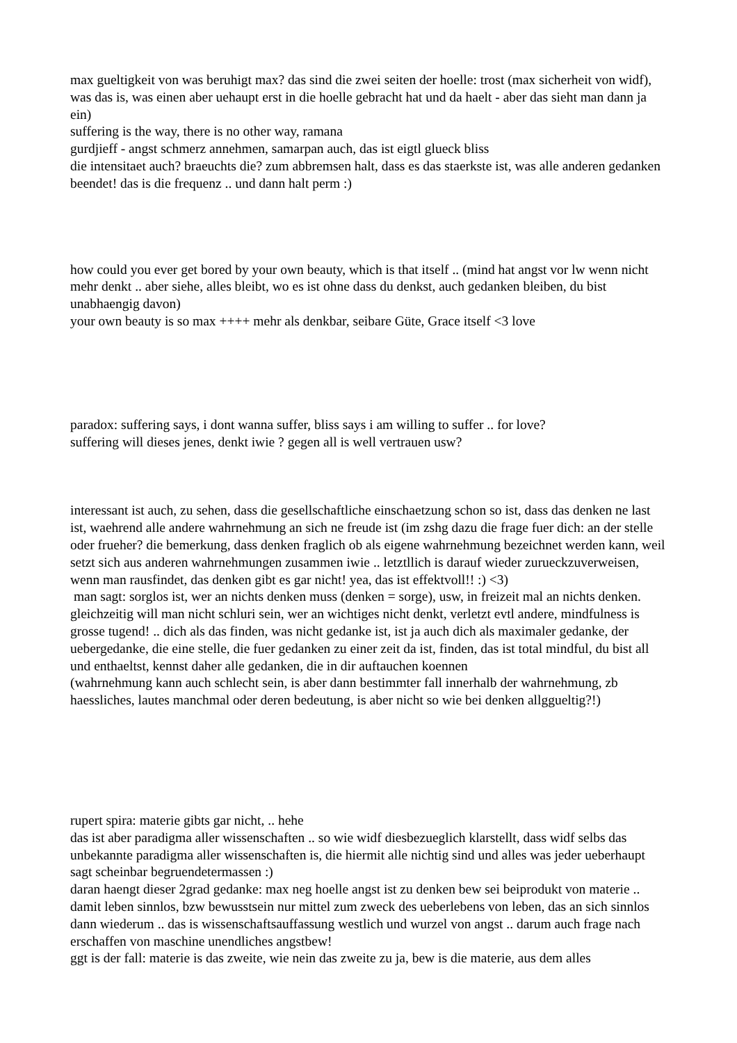max gueltigkeit von was beruhigt max? das sind die zwei seiten der hoelle: trost (max sicherheit von widf), was das is, was einen aber uehaupt erst in die hoelle gebracht hat und da haelt - aber das sieht man dann ja ein)
suffering is the way, there is no other way, ramana
gurdjieff - angst schmerz annehmen, samarpan auch, das ist eigtl glueck bliss
die intensitaet auch? braeuchts die? zum abbremsen halt, dass es das staerkste ist, was alle anderen gedanken beendet! das is die frequenz .. und dann halt perm :)
how could you ever get bored by your own beauty, which is that itself .. (mind hat angst vor lw wenn nicht mehr denkt .. aber siehe, alles bleibt, wo es ist ohne dass du denkst, auch gedanken bleiben, du bist unabhaengig davon)
your own beauty is so max ++++ mehr als denkbar, seibare Güte, Grace itself <3 love
paradox: suffering says, i dont wanna suffer, bliss says i am willing to suffer .. for love?
suffering will dieses jenes, denkt iwie ? gegen all is well vertrauen usw?
interessant ist auch, zu sehen, dass die gesellschaftliche einschaetzung schon so ist, dass das denken ne last ist, waehrend alle andere wahrnehmung an sich ne freude ist (im zshg dazu die frage fuer dich: an der stelle oder frueher? die bemerkung, dass denken fraglich ob als eigene wahrnehmung bezeichnet werden kann, weil setzt sich aus anderen wahrnehmungen zusammen iwie .. letztllich is darauf wieder zurueckzuverweisen, wenn man rausfindet, das denken gibt es gar nicht! yea, das ist effektvoll!! :) <3)
man sagt: sorglos ist, wer an nichts denken muss (denken = sorge), usw, in freizeit mal an nichts denken. gleichzeitig will man nicht schluri sein, wer an wichtiges nicht denkt, verletzt evtl andere, mindfulness is grosse tugend! .. dich als das finden, was nicht gedanke ist, ist ja auch dich als maximaler gedanke, der uebergedanke, die eine stelle, die fuer gedanken zu einer zeit da ist, finden, das ist total mindful, du bist all und enthaeltst, kennst daher alle gedanken, die in dir auftauchen koennen
(wahrnehmung kann auch schlecht sein, is aber dann bestimmter fall innerhalb der wahrnehmung, zb haessliches, lautes manchmal oder deren bedeutung, is aber nicht so wie bei denken allggueltig?!)
rupert spira: materie gibts gar nicht, .. hehe
das ist aber paradigma aller wissenschaften .. so wie widf diesbezueglich klarstellt, dass widf selbs das unbekannte paradigma aller wissenschaften is, die hiermit alle nichtig sind und alles was jeder ueberhaupt sagt scheinbar begruendetermassen :)
daran haengt dieser 2grad gedanke: max neg hoelle angst ist zu denken bew sei beiprodukt von materie .. damit leben sinnlos, bzw bewusstsein nur mittel zum zweck des ueberlebens von leben, das an sich sinnlos dann wiederum .. das is wissenschaftsauffassung westlich und wurzel von angst .. darum auch frage nach erschaffen von maschine unendliches angstbew!
ggt is der fall: materie is das zweite, wie nein das zweite zu ja, bew is die materie, aus dem alles